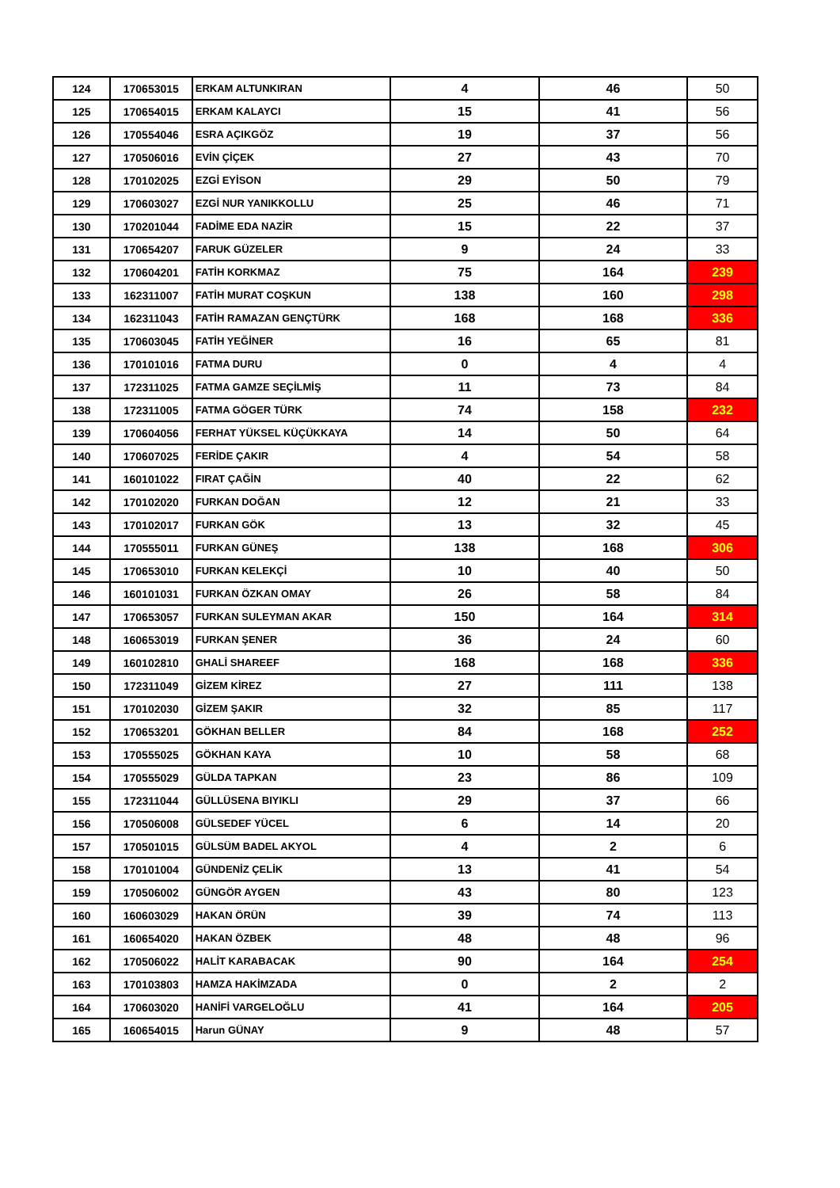| 124 | 170653015 | ERKAM ALTUNKIRAN | 4 | 46 | 50 |
| 125 | 170654015 | ERKAM KALAYCI | 15 | 41 | 56 |
| 126 | 170554046 | ESRA AÇIKGÖZ | 19 | 37 | 56 |
| 127 | 170506016 | EVİN ÇİÇEK | 27 | 43 | 70 |
| 128 | 170102025 | EZGİ EYİSON | 29 | 50 | 79 |
| 129 | 170603027 | EZGİ NUR YANIKKOLLU | 25 | 46 | 71 |
| 130 | 170201044 | FADİME EDA NAZİR | 15 | 22 | 37 |
| 131 | 170654207 | FARUK GÜZELER | 9 | 24 | 33 |
| 132 | 170604201 | FATİH KORKMAZ | 75 | 164 | 239 |
| 133 | 162311007 | FATİH MURAT COŞKUN | 138 | 160 | 298 |
| 134 | 162311043 | FATİH RAMAZAN GENÇTÜRK | 168 | 168 | 336 |
| 135 | 170603045 | FATİH YEĞİNER | 16 | 65 | 81 |
| 136 | 170101016 | FATMA DURU | 0 | 4 | 4 |
| 137 | 172311025 | FATMA GAMZE SEÇİLMİŞ | 11 | 73 | 84 |
| 138 | 172311005 | FATMA GÖGER TÜRK | 74 | 158 | 232 |
| 139 | 170604056 | FERHAT YÜKSEL KÜÇÜKKAYA | 14 | 50 | 64 |
| 140 | 170607025 | FERİDE ÇAKIR | 4 | 54 | 58 |
| 141 | 160101022 | FIRAT ÇAĞİN | 40 | 22 | 62 |
| 142 | 170102020 | FURKAN DOĞAN | 12 | 21 | 33 |
| 143 | 170102017 | FURKAN GÖK | 13 | 32 | 45 |
| 144 | 170555011 | FURKAN GÜNEŞ | 138 | 168 | 306 |
| 145 | 170653010 | FURKAN KELEKÇİ | 10 | 40 | 50 |
| 146 | 160101031 | FURKAN ÖZKAN OMAY | 26 | 58 | 84 |
| 147 | 170653057 | FURKAN SULEYMAN AKAR | 150 | 164 | 314 |
| 148 | 160653019 | FURKAN ŞENER | 36 | 24 | 60 |
| 149 | 160102810 | GHALİ SHAREEF | 168 | 168 | 336 |
| 150 | 172311049 | GİZEM KİREZ | 27 | 111 | 138 |
| 151 | 170102030 | GİZEM ŞAKIR | 32 | 85 | 117 |
| 152 | 170653201 | GÖKHAN BELLER | 84 | 168 | 252 |
| 153 | 170555025 | GÖKHAN KAYA | 10 | 58 | 68 |
| 154 | 170555029 | GÜLDA TAPKAN | 23 | 86 | 109 |
| 155 | 172311044 | GÜLLÜSENA BIYIKLI | 29 | 37 | 66 |
| 156 | 170506008 | GÜLSEDEF YÜCEL | 6 | 14 | 20 |
| 157 | 170501015 | GÜLSÜM BADEL AKYOL | 4 | 2 | 6 |
| 158 | 170101004 | GÜNDENİZ ÇELİK | 13 | 41 | 54 |
| 159 | 170506002 | GÜNGÖR AYGEN | 43 | 80 | 123 |
| 160 | 160603029 | HAKAN ÖRÜN | 39 | 74 | 113 |
| 161 | 160654020 | HAKAN ÖZBEK | 48 | 48 | 96 |
| 162 | 170506022 | HALİT KARABACAK | 90 | 164 | 254 |
| 163 | 170103803 | HAMZA HAKİMZADA | 0 | 2 | 2 |
| 164 | 170603020 | HANİFİ VARGELOĞLU | 41 | 164 | 205 |
| 165 | 160654015 | Harun GÜNAY | 9 | 48 | 57 |